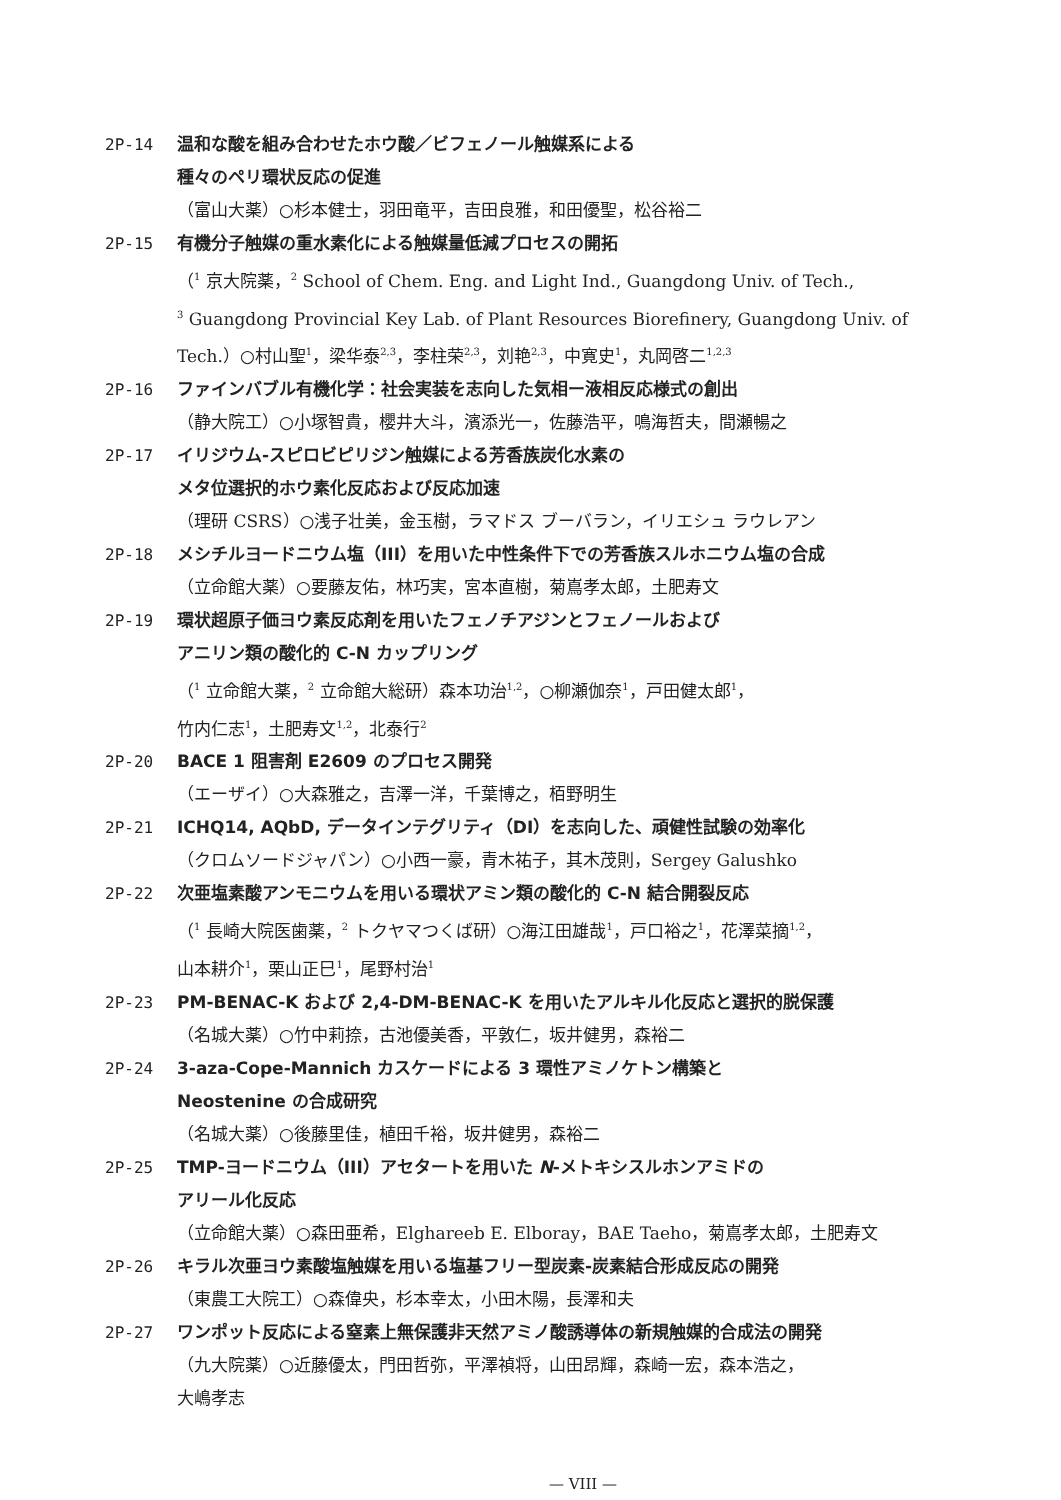2P-14 温和な酸を組み合わせたホウ酸／ビフェノール触媒系による
種々のペリ環状反応の促進
（富山大薬）○杉本健士，羽田竜平，吉田良雅，和田優聖，松谷裕二
2P-15 有機分子触媒の重水素化による触媒量低減プロセスの開拓
（<sup>1</sup> 京大院薬，<sup>2</sup> School of Chem. Eng. and Light Ind., Guangdong Univ. of Tech.,
<sup>3</sup> Guangdong Provincial Key Lab. of Plant Resources Biorefinery, Guangdong Univ. of Tech.）○村山聖<sup>1</sup>，梁华泰<sup>2,3</sup>，李柱荣<sup>2,3</sup>，刘艳<sup>2,3</sup>，中寛史<sup>1</sup>，丸岡啓二<sup>1,2,3</sup>
2P-16 ファインバブル有機化学：社会実装を志向した気相ー液相反応様式の創出
（静大院工）○小塚智貴，櫻井大斗，濱添光一，佐藤浩平，鳴海哲夫，間瀬暢之
2P-17 イリジウム-スピロビピリジン触媒による芳香族炭化水素の
メタ位選択的ホウ素化反応および反応加速
（理研 CSRS）○浅子壮美，金玉樹，ラマドス ブーバラン，イリエシュ ラウレアン
2P-18 メシチルヨードニウム塩（III）を用いた中性条件下での芳香族スルホニウム塩の合成
（立命館大薬）○要藤友佑，林巧実，宮本直樹，菊嶌孝太郎，土肥寿文
2P-19 環状超原子価ヨウ素反応剤を用いたフェノチアジンとフェノールおよび
アニリン類の酸化的 C-N カップリング
（<sup>1</sup> 立命館大薬，<sup>2</sup> 立命館大総研）森本功治<sup>1,2</sup>，○柳瀬伽奈<sup>1</sup>，戸田健太郎<sup>1</sup>，
竹内仁志<sup>1</sup>，土肥寿文<sup>1,2</sup>，北泰行<sup>2</sup>
2P-20 BACE 1 阻害剤 E2609 のプロセス開発
（エーザイ）○大森雅之，吉澤一洋，千葉博之，栢野明生
2P-21 ICHQ14, AQbD, データインテグリティ（DI）を志向した、頑健性試験の効率化
（クロムソードジャパン）○小西一豪，青木祐子，其木茂則，Sergey Galushko
2P-22 次亜塩素酸アンモニウムを用いる環状アミン類の酸化的 C-N 結合開裂反応
（<sup>1</sup> 長崎大院医歯薬，<sup>2</sup> トクヤマつくば研）○海江田雄哉<sup>1</sup>，戸口裕之<sup>1</sup>，花澤菜摘<sup>1,2</sup>，
山本耕介<sup>1</sup>，栗山正巳<sup>1</sup>，尾野村治<sup>1</sup>
2P-23 PM-BENAC-K および 2,4-DM-BENAC-K を用いたアルキル化反応と選択的脱保護
（名城大薬）○竹中莉捺，古池優美香，平敦仁，坂井健男，森裕二
2P-24 3-aza-Cope-Mannich カスケードによる 3 環性アミノケトン構築と
Neostenine の合成研究
（名城大薬）○後藤里佳，植田千裕，坂井健男，森裕二
2P-25 TMP-ヨードニウム（III）アセタートを用いた N-メトキシスルホンアミドの
アリール化反応
（立命館大薬）○森田亜希，Elghareeb E. Elboray，BAE Taeho，菊嶌孝太郎，土肥寿文
2P-26 キラル次亜ヨウ素酸塩触媒を用いる塩基フリー型炭素-炭素結合形成反応の開発
（東農工大院工）○森偉央，杉本幸太，小田木陽，長澤和夫
2P-27 ワンポット反応による窒素上無保護非天然アミノ酸誘導体の新規触媒的合成法の開発
（九大院薬）○近藤優太，門田哲弥，平澤禎将，山田昂輝，森崎一宏，森本浩之，
大嶋孝志
— VIII —